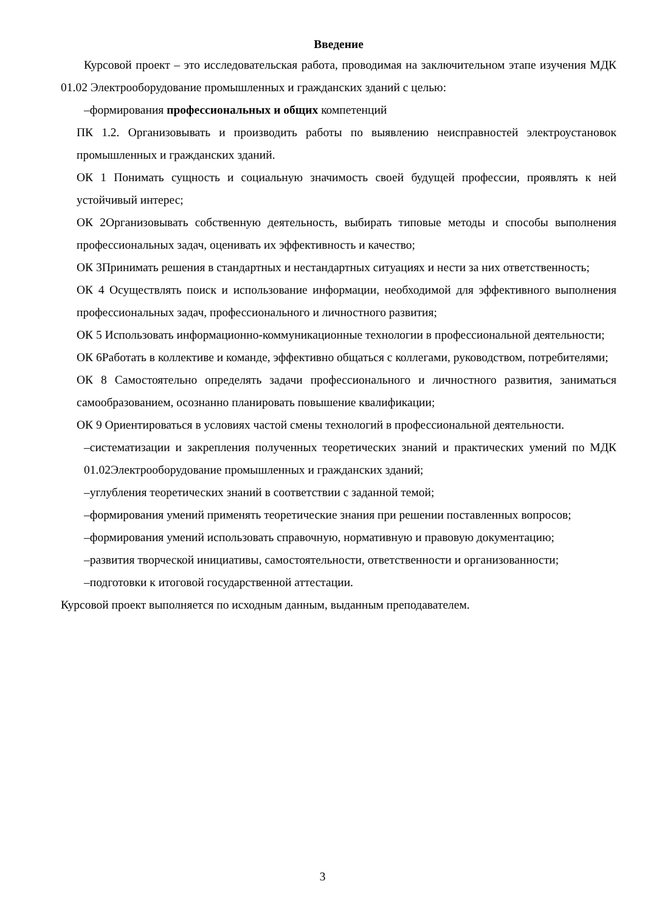Введение
Курсовой проект – это исследовательская работа, проводимая на заключительном этапе изучения МДК 01.02 Электрооборудование промышленных и гражданских зданий с целью:
–формирования профессиональных и общих компетенций
ПК 1.2. Организовывать и производить работы по выявлению неисправностей электроустановок промышленных и гражданских зданий.
ОК 1 Понимать сущность и социальную значимость своей будущей профессии, проявлять к ней устойчивый интерес;
ОК 2Организовывать собственную деятельность, выбирать типовые методы и способы выполнения профессиональных задач, оценивать их эффективность и качество;
ОК 3Принимать решения в стандартных и нестандартных ситуациях и нести за них ответственность;
ОК 4 Осуществлять поиск и использование информации, необходимой для эффективного выполнения профессиональных задач, профессионального и личностного развития;
ОК 5 Использовать информационно-коммуникационные технологии в профессиональной деятельности;
ОК 6Работать в коллективе и команде, эффективно общаться с коллегами, руководством, потребителями;
ОК 8 Самостоятельно определять задачи профессионального и личностного развития, заниматься самообразованием, осознанно планировать повышение квалификации;
ОК 9 Ориентироваться в условиях частой смены технологий в профессиональной деятельности.
–систематизации и закрепления полученных теоретических знаний и практических умений по МДК 01.02Электрооборудование промышленных и гражданских зданий;
–углубления теоретических знаний в соответствии с заданной темой;
–формирования умений применять теоретические знания при решении поставленных вопросов;
–формирования умений использовать справочную, нормативную и правовую документацию;
–развития творческой инициативы, самостоятельности, ответственности и организованности;
–подготовки к итоговой государственной аттестации.
Курсовой проект выполняется по исходным данным, выданным преподавателем.
3